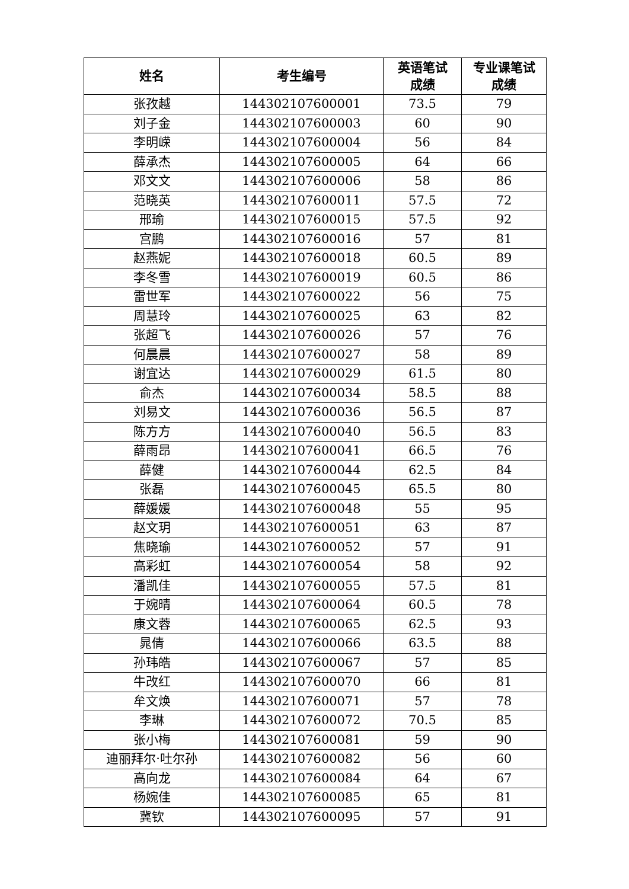| 姓名 | 考生编号 | 英语笔试 成绩 | 专业课笔试 成绩 |
| --- | --- | --- | --- |
| 张孜越 | 144302107600001 | 73.5 | 79 |
| 刘子金 | 144302107600003 | 60 | 90 |
| 李明嵘 | 144302107600004 | 56 | 84 |
| 薛承杰 | 144302107600005 | 64 | 66 |
| 邓文文 | 144302107600006 | 58 | 86 |
| 范晓英 | 144302107600011 | 57.5 | 72 |
| 邢瑜 | 144302107600015 | 57.5 | 92 |
| 宫鹏 | 144302107600016 | 57 | 81 |
| 赵燕妮 | 144302107600018 | 60.5 | 89 |
| 李冬雪 | 144302107600019 | 60.5 | 86 |
| 雷世军 | 144302107600022 | 56 | 75 |
| 周慧玲 | 144302107600025 | 63 | 82 |
| 张超飞 | 144302107600026 | 57 | 76 |
| 何晨晨 | 144302107600027 | 58 | 89 |
| 谢宜达 | 144302107600029 | 61.5 | 80 |
| 俞杰 | 144302107600034 | 58.5 | 88 |
| 刘易文 | 144302107600036 | 56.5 | 87 |
| 陈方方 | 144302107600040 | 56.5 | 83 |
| 薛雨昂 | 144302107600041 | 66.5 | 76 |
| 薛健 | 144302107600044 | 62.5 | 84 |
| 张磊 | 144302107600045 | 65.5 | 80 |
| 薛媛媛 | 144302107600048 | 55 | 95 |
| 赵文玥 | 144302107600051 | 63 | 87 |
| 焦晓瑜 | 144302107600052 | 57 | 91 |
| 高彩虹 | 144302107600054 | 58 | 92 |
| 潘凯佳 | 144302107600055 | 57.5 | 81 |
| 于婉晴 | 144302107600064 | 60.5 | 78 |
| 康文蓉 | 144302107600065 | 62.5 | 93 |
| 晁倩 | 144302107600066 | 63.5 | 88 |
| 孙玮皓 | 144302107600067 | 57 | 85 |
| 牛改红 | 144302107600070 | 66 | 81 |
| 牟文焕 | 144302107600071 | 57 | 78 |
| 李琳 | 144302107600072 | 70.5 | 85 |
| 张小梅 | 144302107600081 | 59 | 90 |
| 迪丽拜尔·吐尔孙 | 144302107600082 | 56 | 60 |
| 高向龙 | 144302107600084 | 64 | 67 |
| 杨婉佳 | 144302107600085 | 65 | 81 |
| 冀钦 | 144302107600095 | 57 | 91 |